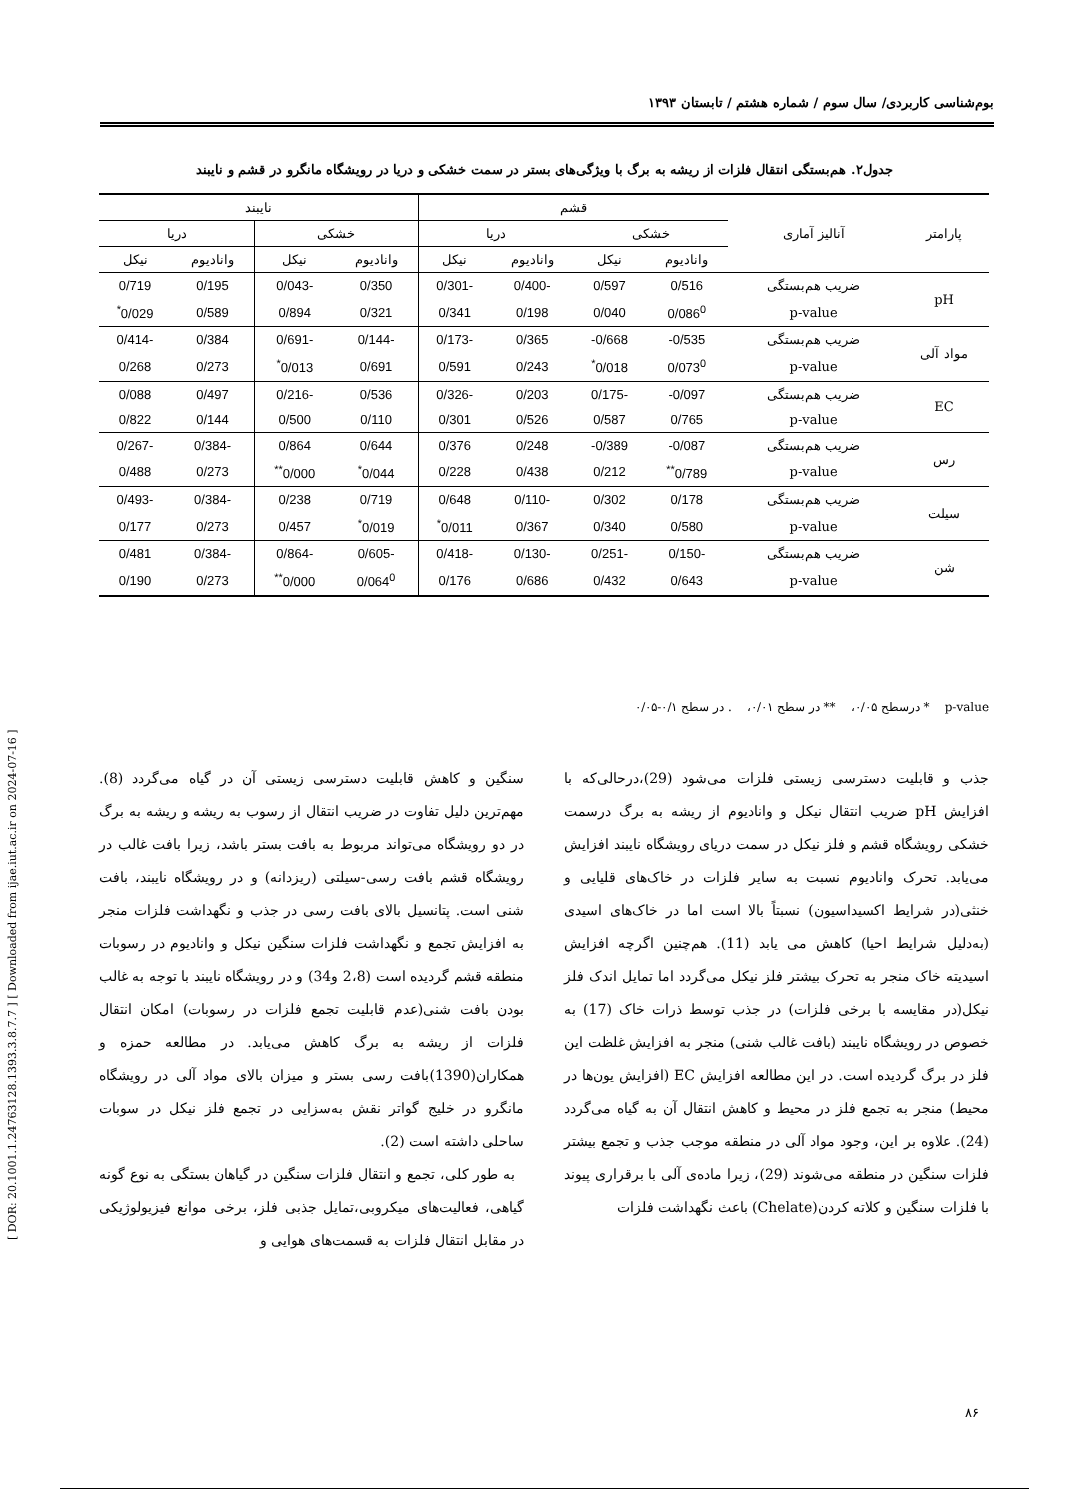[ DOR: 20.1001.1.24763128.1393.3.8.7.7 ] [ Downloaded from ijae.iut.ac.ir on 2024-07-16 ]
بوم‌شناسی کاربردی/ سال سوم / شماره هشتم / تابستان ۱۳۹۳
جدول۲. هم‌بستگی انتقال فلزات از ریشه به برگ با ویژگی‌های بستر در سمت خشکی و دریا در رویشگاه مانگرو در قشم و نایبند
| پارامتر | آنالیز آماری | قشم | | | | نایبند | | | |
| --- | --- | --- | --- | --- | --- | --- | --- | --- | --- |
| | | خشکی | | دریا | | خشکی | | دریا | |
| | | وانادیوم | نیکل | وانادیوم | نیکل | وانادیوم | نیکل | وانادیوم | نیکل |
| pH | ضریب هم‌بستگی | 0/516 | 0/597 | -0/400 | -0/301 | 0/350 | -0/043 | 0/195 | 0/719 |
| | p-value | 0/086<sup>0</sup> | 0/040 | 0/198 | 0/341 | 0/321 | 0/894 | 0/589 | 0/029<sup>*</sup> |
| مواد آلی | ضریب هم‌بستگی | 0/535- | 0/668- | 0/365 | -0/173 | -0/144 | -0/691 | 0/384 | -0/414 |
| | p-value | 0/073<sup>0</sup> | 0/018<sup>*</sup> | 0/243 | 0/591 | 0/691 | 0/013<sup>*</sup> | 0/273 | 0/268 |
| EC | ضریب هم‌بستگی | 0/097- | -0/175 | 0/203 | -0/326 | 0/536 | -0/216 | 0/497 | 0/088 |
| | p-value | 0/765 | 0/587 | 0/526 | 0/301 | 0/110 | 0/500 | 0/144 | 0/822 |
| رس | ضریب هم‌بستگی | 0/087- | 0/389- | 0/248 | 0/376 | 0/644 | 0/864 | -0/384 | -0/267 |
| | p-value | 0/789<sup>**</sup> | 0/212 | 0/438 | 0/228 | 0/044<sup>*</sup> | 0/000<sup>**</sup> | 0/273 | 0/488 |
| سیلت | ضریب هم‌بستگی | 0/178 | 0/302 | -0/110 | 0/648 | 0/719 | 0/238 | -0/384 | -0/493 |
| | p-value | 0/580 | 0/340 | 0/367 | 0/011<sup>*</sup> | 0/019<sup>*</sup> | 0/457 | 0/273 | 0/177 |
| شن | ضریب هم‌بستگی | -0/150 | -0/251 | -0/130 | -0/418 | -0/605 | -0/864 | -0/384 | 0/481 |
| | p-value | 0/643 | 0/432 | 0/686 | 0/176 | 0/064<sup>0</sup> | 0/000<sup>**</sup> | 0/273 | 0/190 |
p-value * درسطح ۰/۰۵، ** در سطح ۰/۰۱، . در سطح ۰/۱-۰/۰۵
جذب و قابلیت دسترسی زیستی فلزات می‌شود (29)،درحالی‌که با افزایش pH ضریب انتقال نیکل و وانادیوم از ریشه به برگ درسمت خشکی رویشگاه قشم و فلز نیکل در سمت دریای رویشگاه نایبند افزایش می‌یابد. تحرک وانادیوم نسبت به سایر فلزات در خاک‌های قلیایی و خنثی(در شرایط اکسیداسیون) نسبتاً بالا است اما در خاک‌های اسیدی (به‌دلیل شرایط احیا) کاهش می یابد (11). هم‌چنین اگرچه افزایش اسیدیته خاک منجر به تحرک بیشتر فلز نیکل می‌گردد اما تمایل اندک فلز نیکل(در مقایسه با برخی فلزات) در جذب توسط ذرات خاک (17) به خصوص در رویشگاه نایبند (بافت غالب شنی) منجر به افزایش غلظت این فلز در برگ گردیده است. در این مطالعه افزایش EC (افزایش یون‌ها در محیط) منجر به تجمع فلز در محیط و کاهش انتقال آن به گیاه می‌گردد (24). علاوه بر این، وجود مواد آلی در منطقه موجب جذب و تجمع بیشتر فلزات سنگین در منطقه می‌شوند (29)، زیرا ماده‌ی آلی با برقراری پیوند با فلزات سنگین و کلاته کردن(Chelate) باعث نگهداشت فلزات
سنگین و کاهش قابلیت دسترسی زیستی آن در گیاه می‌گردد (8). مهم‌ترین دلیل تفاوت در ضریب انتقال از رسوب به ریشه و ریشه به برگ در دو رویشگاه می‌تواند مربوط به بافت بستر باشد، زیرا بافت غالب در رویشگاه قشم بافت رسی-سیلتی (ریزدانه) و در رویشگاه نایبند، بافت شنی است. پتانسیل بالای بافت رسی در جذب و نگهداشت فلزات منجر به افزایش تجمع و نگهداشت فلزات سنگین نیکل و وانادیوم در رسوبات منطقه قشم گردیده است (2،8 و34) و در رویشگاه نایبند با توجه به غالب بودن بافت شنی(عدم قابلیت تجمع فلزات در رسوبات) امکان انتقال فلزات از ریشه به برگ کاهش می‌یابد. در مطالعه حمزه و همکاران(1390)بافت رسی بستر و میزان بالای مواد آلی در رویشگاه مانگرو در خلیج گواتر نقش به‌سزایی در تجمع فلز نیکل در سوبات ساحلی داشته است (2).
به طور کلی، تجمع و انتقال فلزات سنگین در گیاهان بستگی به نوع گونه گیاهی، فعالیت‌های میکروبی،تمایل جذبی فلز، برخی موانع فیزیولوژیکی در مقابل انتقال فلزات به قسمت‌های هوایی و
۸۶